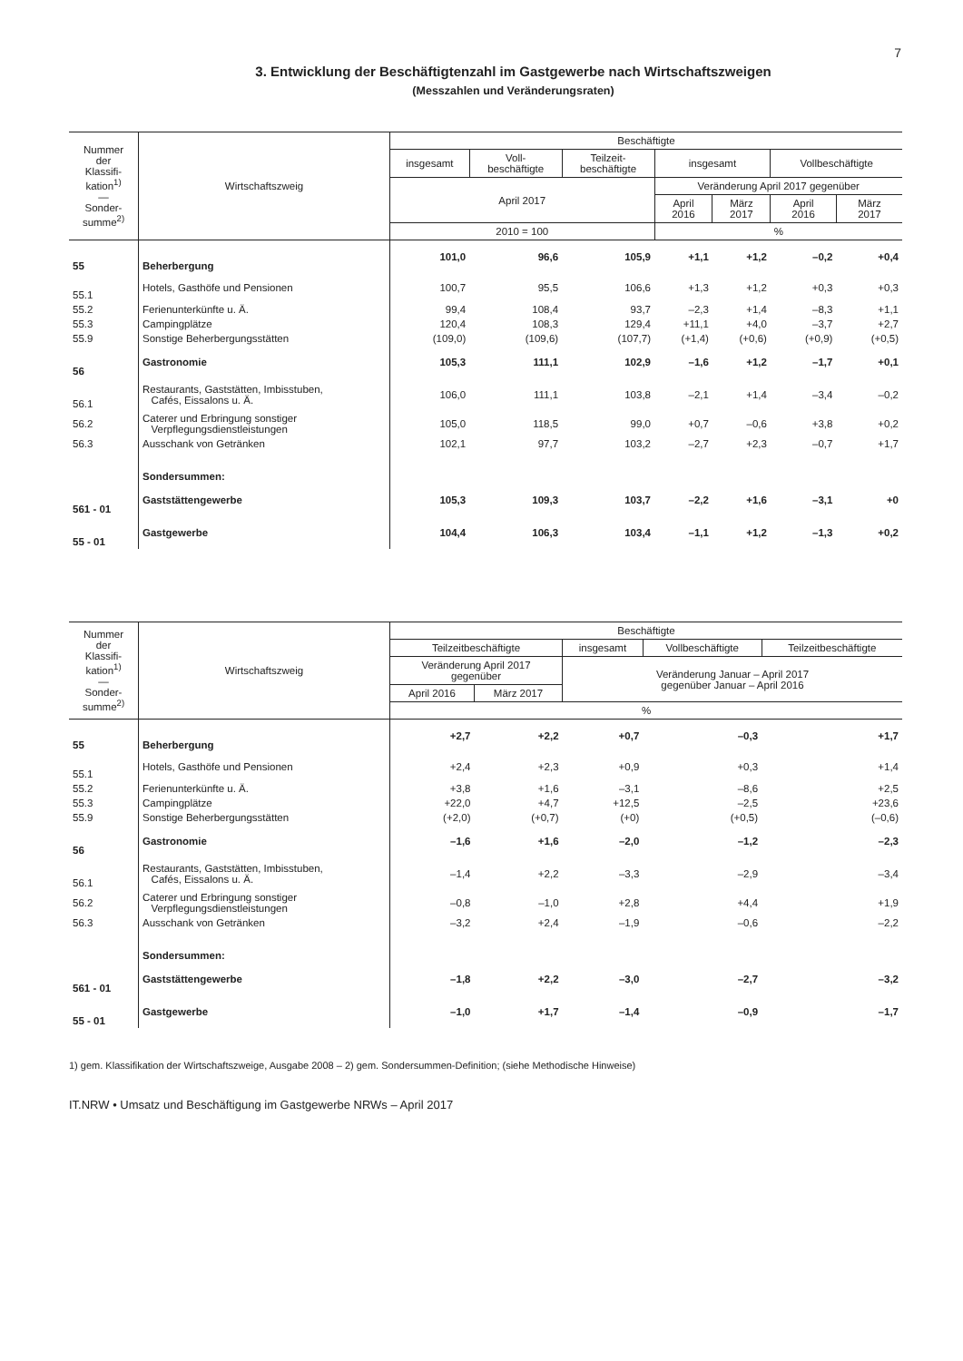7
3. Entwicklung der Beschäftigtenzahl im Gastgewerbe nach Wirtschaftszweigen
(Messzahlen und Veränderungsraten)
| Nummer der Klassifi- kation<sup>1)</sup> — Sonder- summe<sup>2)</sup> | Wirtschaftszweig | Beschäftigte | | | | | | |
| --- | --- | --- | --- | --- | --- | --- | --- | --- |
| | | insgesamt | Voll- beschäftigte | Teilzeit- beschäftigte | insgesamt | | Vollbeschäftigte | |
| | | April 2017 | | | Veränderung April 2017 gegenüber | | | |
| | | | | | April 2016 | März 2017 | April 2016 | März 2017 |
| | | 2010 = 100 | | | % | | | |
| 55 | Beherbergung | 101,0 | 96,6 | 105,9 | +1,1 | +1,2 | –0,2 | +0,4 |
| 55.1 | Hotels, Gasthöfe und Pensionen | 100,7 | 95,5 | 106,6 | +1,3 | +1,2 | +0,3 | +0,3 |
| 55.2 | Ferienunterkünfte u. Ä. | 99,4 | 108,4 | 93,7 | –2,3 | +1,4 | –8,3 | +1,1 |
| 55.3 | Campingplätze | 120,4 | 108,3 | 129,4 | +11,1 | +4,0 | –3,7 | +2,7 |
| 55.9 | Sonstige Beherbergungsstätten | (109,0) | (109,6) | (107,7) | (+1,4) | (+0,6) | (+0,9) | (+0,5) |
| 56 | Gastronomie | 105,3 | 111,1 | 102,9 | –1,6 | +1,2 | –1,7 | +0,1 |
| 56.1 | Restaurants, Gaststätten, Imbisstuben, Cafés, Eissalons u. Ä. | 106,0 | 111,1 | 103,8 | –2,1 | +1,4 | –3,4 | –0,2 |
| 56.2 | Caterer und Erbringung sonstiger Verpflegungsdienstleistungen | 105,0 | 118,5 | 99,0 | +0,7 | –0,6 | +3,8 | +0,2 |
| 56.3 | Ausschank von Getränken | 102,1 | 97,7 | 103,2 | –2,7 | +2,3 | –0,7 | +1,7 |
| | Sondersummen: | | | | | | | |
| 561 - 01 | Gaststättengewerbe | 105,3 | 109,3 | 103,7 | –2,2 | +1,6 | –3,1 | +0 |
| 55 - 01 | Gastgewerbe | 104,4 | 106,3 | 103,4 | –1,1 | +1,2 | –1,3 | +0,2 |
| Nummer der Klassifi- kation<sup>1)</sup> — Sonder- summe<sup>2)</sup> | Wirtschaftszweig | Beschäftigte | | | | |
| --- | --- | --- | --- | --- | --- | --- |
| | | Teilzeitbeschäftigte | | insgesamt | Vollbeschäftigte | Teilzeitbeschäftigte |
| | | Veränderung April 2017 gegenüber | | Veränderung Januar – April 2017 gegenüber Januar – April 2016 | | |
| | | April 2016 | März 2017 | | | |
| | | % | | | | |
| 55 | Beherbergung | +2,7 | +2,2 | +0,7 | –0,3 | +1,7 |
| 55.1 | Hotels, Gasthöfe und Pensionen | +2,4 | +2,3 | +0,9 | +0,3 | +1,4 |
| 55.2 | Ferienunterkünfte u. Ä. | +3,8 | +1,6 | –3,1 | –8,6 | +2,5 |
| 55.3 | Campingplätze | +22,0 | +4,7 | +12,5 | –2,5 | +23,6 |
| 55.9 | Sonstige Beherbergungsstätten | (+2,0) | (+0,7) | (+0) | (+0,5) | (–0,6) |
| 56 | Gastronomie | –1,6 | +1,6 | –2,0 | –1,2 | –2,3 |
| 56.1 | Restaurants, Gaststätten, Imbisstuben, Cafés, Eissalons u. Ä. | –1,4 | +2,2 | –3,3 | –2,9 | –3,4 |
| 56.2 | Caterer und Erbringung sonstiger Verpflegungsdienstleistungen | –0,8 | –1,0 | +2,8 | +4,4 | +1,9 |
| 56.3 | Ausschank von Getränken | –3,2 | +2,4 | –1,9 | –0,6 | –2,2 |
| | Sondersummen: | | | | | |
| 561 - 01 | Gaststättengewerbe | –1,8 | +2,2 | –3,0 | –2,7 | –3,2 |
| 55 - 01 | Gastgewerbe | –1,0 | +1,7 | –1,4 | –0,9 | –1,7 |
1) gem. Klassifikation der Wirtschaftszweige, Ausgabe 2008 – 2) gem. Sondersummen-Definition; (siehe Methodische Hinweise)
IT.NRW • Umsatz und Beschäftigung im Gastgewerbe NRWs – April 2017